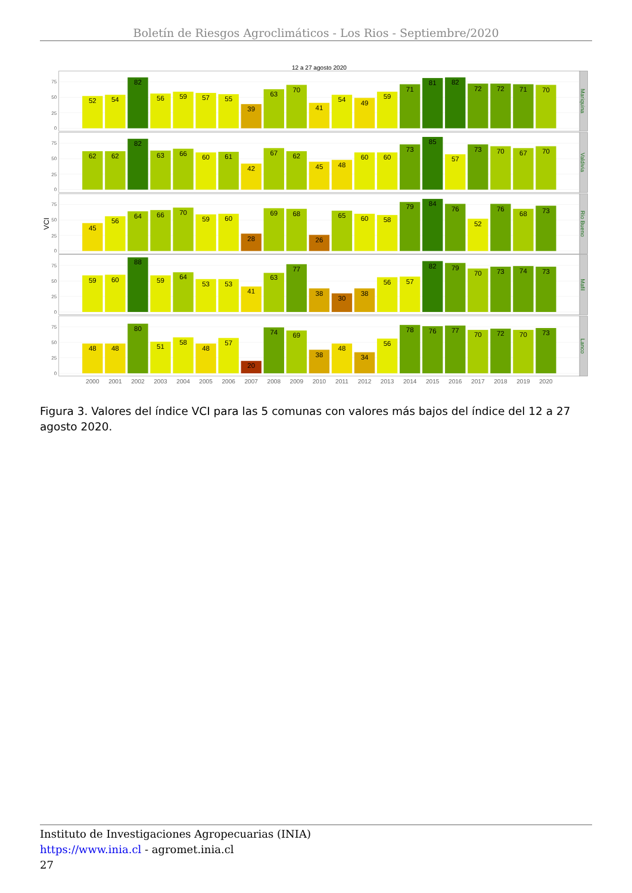Boletín de Riesgos Agroclimáticos - Los Rios - Septiembre/2020
12 a 27 agosto 2020
VCI
0
25
50
75
Mariquina
52
54
82
56
59
57
55
39
63
70
41
54
49
59
71
81
82
72
72
71
70
0
25
50
75
Valdivia
62
62
82
63
66
60
61
42
67
62
45
48
60
60
73
85
57
73
70
67
70
0
25
50
75
Rio Bueno
45
56
64
66
70
59
60
28
69
68
26
65
60
58
79
84
76
52
76
68
73
0
25
50
75
Mafil
59
60
88
59
64
53
53
41
63
77
38
30
38
56
57
82
79
70
73
74
73
0
25
50
75
Lanco
48
48
80
51
58
48
57
20
74
69
38
48
34
56
78
76
77
70
72
70
73
2000
2001
2002
2003
2004
2005
2006
2007
2008
2009
2010
2011
2012
2013
2014
2015
2016
2017
2018
2019
2020
Figura 3. Valores del índice VCI para las 5 comunas con valores más bajos del índice del 12 a 27 agosto 2020.
Instituto de Investigaciones Agropecuarias (INIA)
https://www.inia.cl - agromet.inia.cl
27